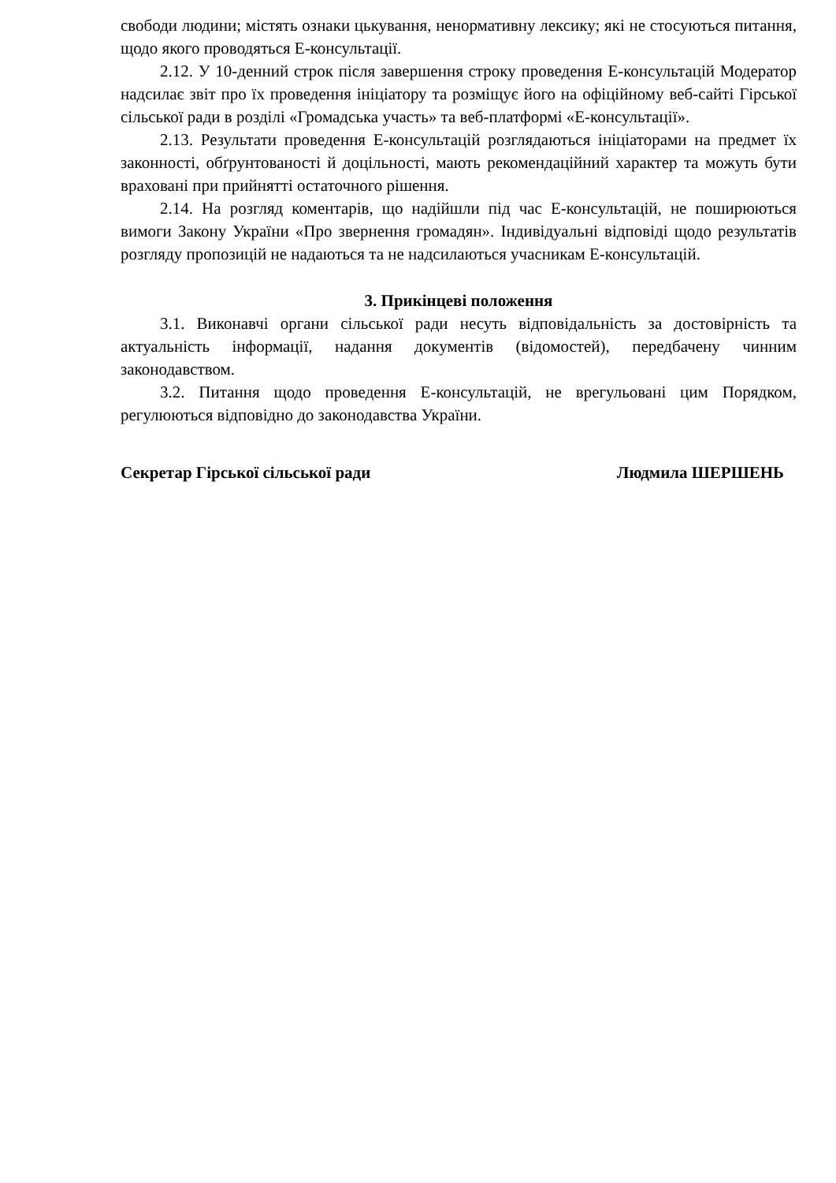свободи людини; містять ознаки цькування, ненормативну лексику; які не стосуються питання, щодо якого проводяться Е-консультації.
2.12. У 10-денний строк після завершення строку проведення Е-консультацій Модератор надсилає звіт про їх проведення ініціатору та розміщує його на офіційному веб-сайті Гірської сільської ради в розділі «Громадська участь» та веб-платформі «Е-консультації».
2.13. Результати проведення Е-консультацій розглядаються ініціаторами на предмет їх законності, обґрунтованості й доцільності, мають рекомендаційний характер та можуть бути враховані при прийнятті остаточного рішення.
2.14. На розгляд коментарів, що надійшли під час Е-консультацій, не поширюються вимоги Закону України «Про звернення громадян». Індивідуальні відповіді щодо результатів розгляду пропозицій не надаються та не надсилаються учасникам Е-консультацій.
3. Прикінцеві положення
3.1. Виконавчі органи сільської ради несуть відповідальність за достовірність та актуальність інформації, надання документів (відомостей), передбачену чинним законодавством.
3.2. Питання щодо проведення Е-консультацій, не врегульовані цим Порядком, регулюються відповідно до законодавства України.
Секретар Гірської сільської ради Людмила ШЕРШЕНЬ